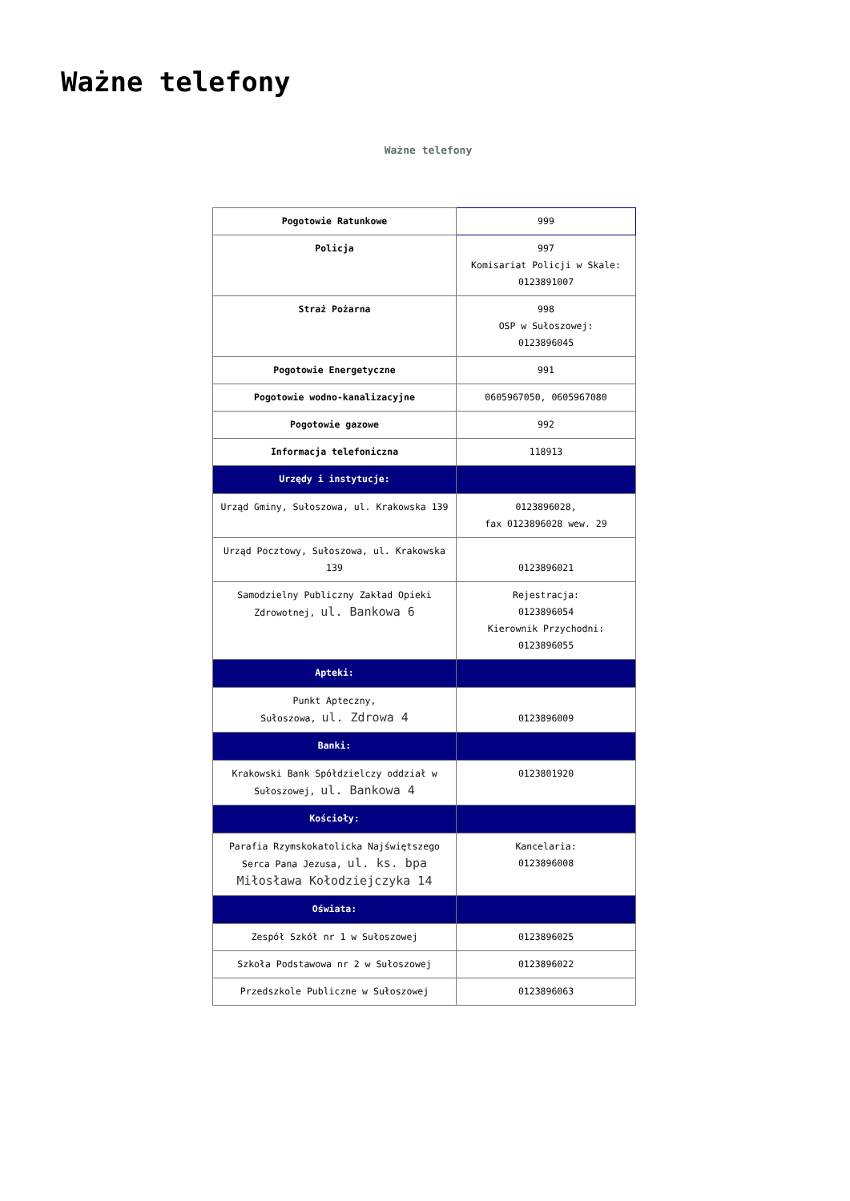Ważne telefony
Ważne telefony
| Pogotowie Ratunkowe | 999 |
| Policja | 997 Komisariat Policji w Skale: 0123891007 |
| Straż Pożarna | 998 OSP w Sułoszowej: 0123896045 |
| Pogotowie Energetyczne | 991 |
| Pogotowie wodno-kanalizacyjne | 0605967050, 0605967080 |
| Pogotowie gazowe | 992 |
| Informacja telefoniczna | 118913 |
| Urzędy i instytucje: | |
| Urząd Gminy, Sułoszowa, ul. Krakowska 139 | 0123896028, fax 0123896028 wew. 29 |
| Urząd Pocztowy, Sułoszowa, ul. Krakowska 139 | 0123896021 |
| Samodzielny Publiczny Zakład Opieki Zdrowotnej, ul. Bankowa 6 | Rejestracja: 0123896054 Kierownik Przychodni: 0123896055 |
| Apteki: | |
| Punkt Apteczny, Sułoszowa, ul. Zdrowa 4 | 0123896009 |
| Banki: | |
| Krakowski Bank Spółdzielczy oddział w Sułoszowej, ul. Bankowa 4 | 0123801920 |
| Kościoły: | |
| Parafia Rzymskokatolicka Najświętszego Serca Pana Jezusa, ul. ks. bpa Miłosława Kołodziejczyka 14 | Kancelaria: 0123896008 |
| Oświata: | |
| Zespół Szkół nr 1 w Sułoszowej | 0123896025 |
| Szkoła Podstawowa nr 2 w Sułoszowej | 0123896022 |
| Przedszkole Publiczne w Sułoszowej | 0123896063 |